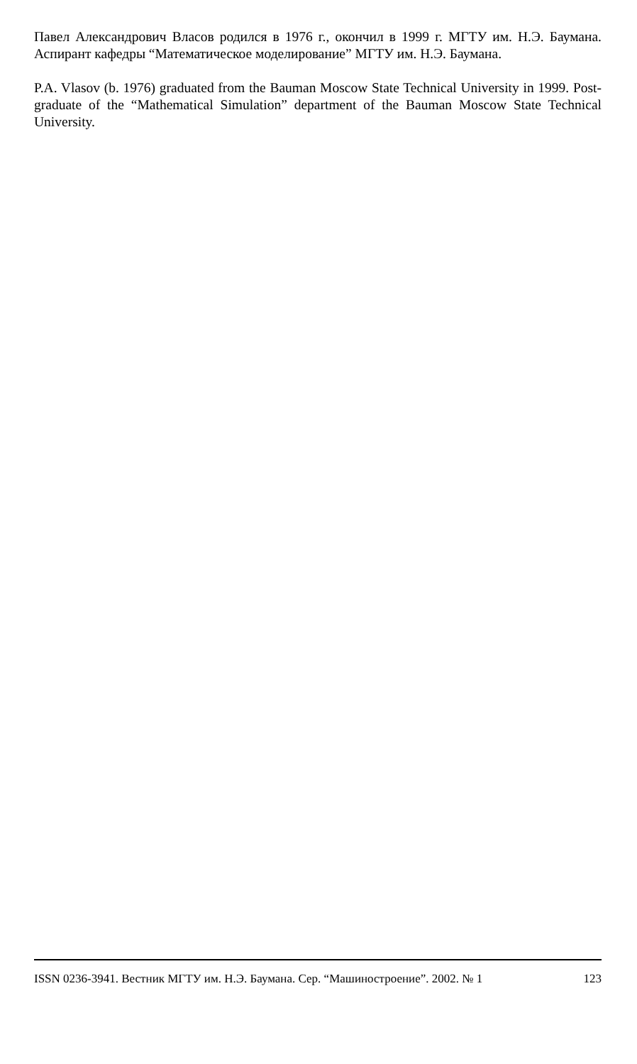Павел Александрович Власов родился в 1976 г., окончил в 1999 г. МГТУ им. Н.Э. Баумана. Аспирант кафедры “Математическое моделирование” МГТУ им. Н.Э. Баумана.
P.A. Vlasov (b. 1976) graduated from the Bauman Moscow State Technical University in 1999. Post-graduate of the “Mathematical Simulation” department of the Bauman Moscow State Technical University.
ISSN 0236-3941. Вестник МГТУ им. Н.Э. Баумана. Сер. “Машиностроение”. 2002. № 1 123